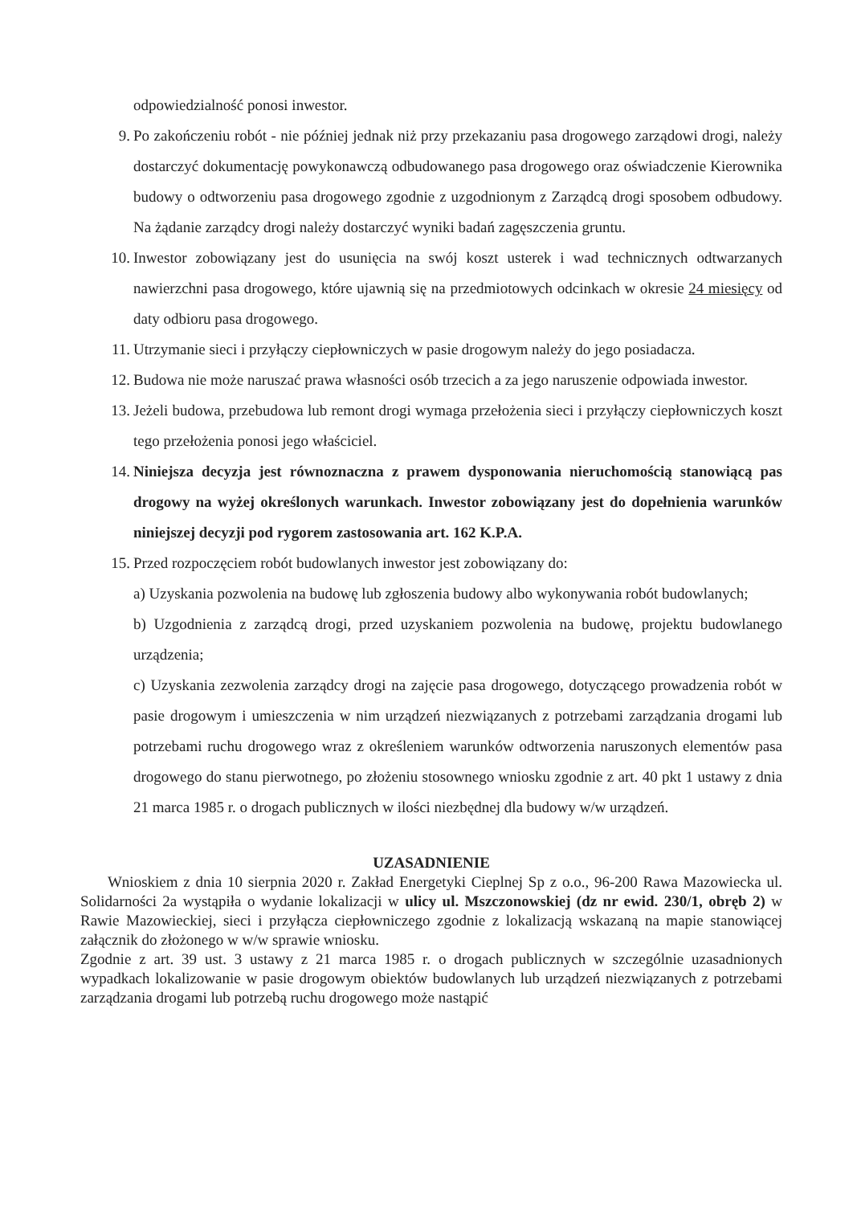odpowiedzialność ponosi inwestor.
9. Po zakończeniu robót - nie później jednak niż przy przekazaniu pasa drogowego zarządowi drogi, należy dostarczyć dokumentację powykonawczą odbudowanego pasa drogowego oraz oświadczenie Kierownika budowy o odtworzeniu pasa drogowego zgodnie z uzgodnionym z Zarządcą drogi sposobem odbudowy. Na żądanie zarządcy drogi należy dostarczyć wyniki badań zagęszczenia gruntu.
10. Inwestor zobowiązany jest do usunięcia na swój koszt usterek i wad technicznych odtwarzanych nawierzchni pasa drogowego, które ujawnią się na przedmiotowych odcinkach w okresie 24 miesięcy od daty odbioru pasa drogowego.
11. Utrzymanie sieci i przyłączy ciepłowniczych w pasie drogowym należy do jego posiadacza.
12. Budowa nie może naruszać prawa własności osób trzecich a za jego naruszenie odpowiada inwestor.
13. Jeżeli budowa, przebudowa lub remont drogi wymaga przełożenia sieci i przyłączy ciepłowniczych koszt tego przełożenia ponosi jego właściciel.
14. Niniejsza decyzja jest równoznaczna z prawem dysponowania nieruchomością stanowiącą pas drogowy na wyżej określonych warunkach. Inwestor zobowiązany jest do dopełnienia warunków niniejszej decyzji pod rygorem zastosowania art. 162 K.P.A.
15. Przed rozpoczęciem robót budowlanych inwestor jest zobowiązany do:
a) Uzyskania pozwolenia na budowę lub zgłoszenia budowy albo wykonywania robót budowlanych;
b) Uzgodnienia z zarządcą drogi, przed uzyskaniem pozwolenia na budowę, projektu budowlanego urządzenia;
c) Uzyskania zezwolenia zarządcy drogi na zajęcie pasa drogowego, dotyczącego prowadzenia robót w pasie drogowym i umieszczenia w nim urządzeń niezwiązanych z potrzebami zarządzania drogami lub potrzebami ruchu drogowego wraz z określeniem warunków odtworzenia naruszonych elementów pasa drogowego do stanu pierwotnego, po złożeniu stosownego wniosku zgodnie z art. 40 pkt 1 ustawy z dnia 21 marca 1985 r. o drogach publicznych w ilości niezbędnej dla budowy w/w urządzeń.
UZASADNIENIE
Wnioskiem z dnia 10 sierpnia 2020 r. Zakład Energetyki Cieplnej Sp z o.o., 96-200 Rawa Mazowiecka ul. Solidarności 2a wystąpiła o wydanie lokalizacji w ulicy ul. Mszczonowskiej (dz nr ewid. 230/1, obręb 2) w Rawie Mazowieckiej, sieci i przyłącza ciepłowniczego zgodnie z lokalizacją wskazaną na mapie stanowiącej załącznik do złożonego w w/w sprawie wniosku.
Zgodnie z art. 39 ust. 3 ustawy z 21 marca 1985 r. o drogach publicznych w szczególnie uzasadnionych wypadkach lokalizowanie w pasie drogowym obiektów budowlanych lub urządzeń niezwiązanych z potrzebami zarządzania drogami lub potrzebą ruchu drogowego może nastąpić